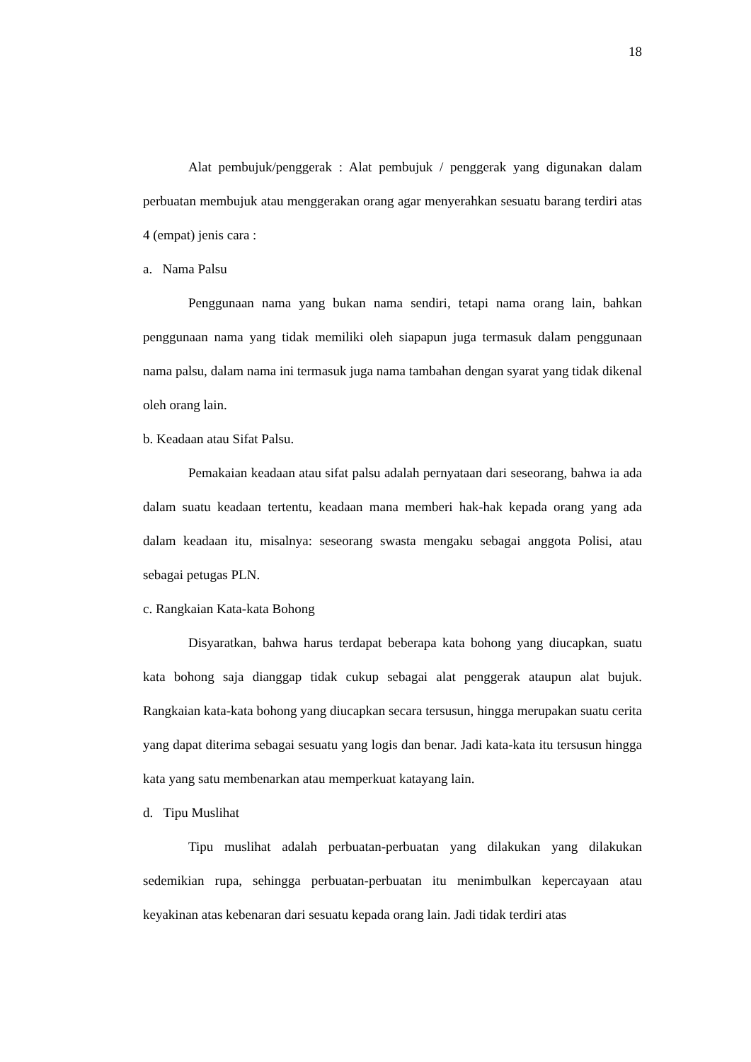18
Alat pembujuk/penggerak : Alat pembujuk / penggerak yang digunakan dalam perbuatan membujuk atau menggerakan orang agar menyerahkan sesuatu barang terdiri atas 4 (empat) jenis cara :
a. Nama Palsu
Penggunaan nama yang bukan nama sendiri, tetapi nama orang lain, bahkan penggunaan nama yang tidak memiliki oleh siapapun juga termasuk dalam penggunaan nama palsu, dalam nama ini termasuk juga nama tambahan dengan syarat yang tidak dikenal oleh orang lain.
b. Keadaan atau Sifat Palsu.
Pemakaian keadaan atau sifat palsu adalah pernyataan dari seseorang, bahwa ia ada dalam suatu keadaan tertentu, keadaan mana memberi hak-hak kepada orang yang ada dalam keadaan itu, misalnya: seseorang swasta mengaku sebagai anggota Polisi, atau sebagai petugas PLN.
c. Rangkaian Kata-kata Bohong
Disyaratkan, bahwa harus terdapat beberapa kata bohong yang diucapkan, suatu kata bohong saja dianggap tidak cukup sebagai alat penggerak ataupun alat bujuk. Rangkaian kata-kata bohong yang diucapkan secara tersusun, hingga merupakan suatu cerita yang dapat diterima sebagai sesuatu yang logis dan benar. Jadi kata-kata itu tersusun hingga kata yang satu membenarkan atau memperkuat katayang lain.
d. Tipu Muslihat
Tipu muslihat adalah perbuatan-perbuatan yang dilakukan yang dilakukan sedemikian rupa, sehingga perbuatan-perbuatan itu menimbulkan kepercayaan atau keyakinan atas kebenaran dari sesuatu kepada orang lain. Jadi tidak terdiri atas